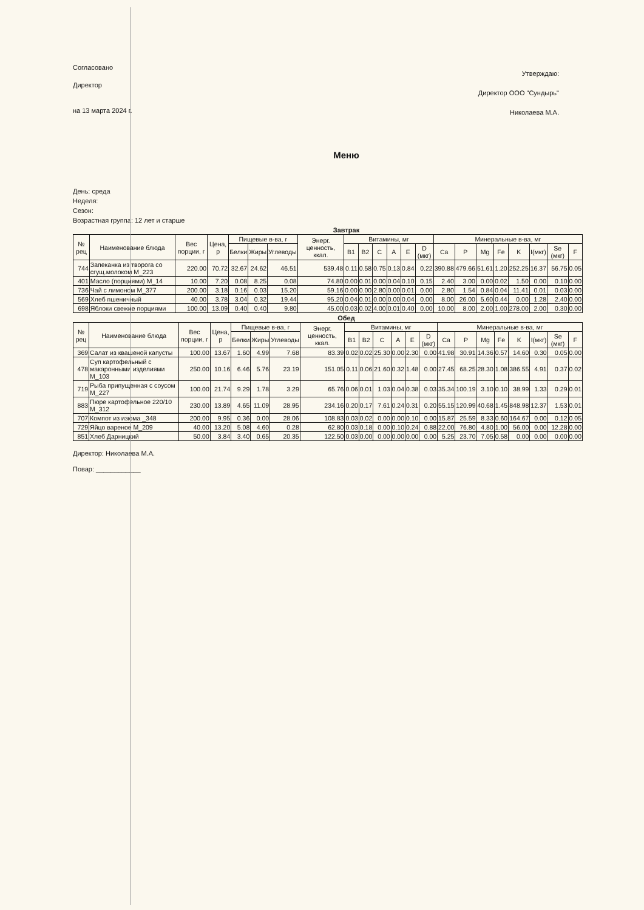Согласовано
Директор
на 13 марта 2024 г.
Утверждаю:
Директор ООО "Сундырь"
Николаева М.А.
Меню
День: среда
Неделя:
Сезон:
Возрастная группа: 12 лет и старше
Завтрак
| № рец | Наименование блюда | Вес порции, г | Цена, р | Пищевые в-ва, г | | | Энерг. ценность, ккал. | Витамины, мг | | | | | | Минеральные в-ва, мг | | | | | | | |
| --- | --- | --- | --- | --- | --- | --- | --- | --- | --- | --- | --- | --- | --- | --- | --- | --- | --- | --- | --- | --- | --- |
| | | | | Белки | Жиры | Углеводы | | B1 | B2 | C | A | E | D (мкг) | Ca | P | Mg | Fe | K | I(мкг) | Se (мкг) | F |
| 744 | Запеканка из творога со сгущ.молоком М_223 | 220.00 | 70.72 | 32.67 | 24.62 | 46.51 | 539.48 | 0.11 | 0.58 | 0.75 | 0.13 | 0.84 | 0.22 | 390.88 | 479.66 | 51.61 | 1.20 | 252.25 | 16.37 | 56.75 | 0.05 |
| 401 | Масло (порциями) М_14 | 10.00 | 7.20 | 0.08 | 8.25 | 0.08 | 74.80 | 0.00 | 0.01 | 0.00 | 0.04 | 0.10 | 0.15 | 2.40 | 3.00 | 0.00 | 0.02 | 1.50 | 0.00 | 0.10 | 0.00 |
| 736 | Чай с лимоном М_377 | 200.00 | 3.18 | 0.16 | 0.03 | 15.20 | 59.16 | 0.00 | 0.00 | 2.80 | 0.00 | 0.01 | 0.00 | 2.80 | 1.54 | 0.84 | 0.04 | 11.41 | 0.01 | 0.03 | 0.00 |
| 569 | Хлеб пшеничный | 40.00 | 3.78 | 3.04 | 0.32 | 19.44 | 95.20 | 0.04 | 0.01 | 0.00 | 0.00 | 0.04 | 0.00 | 8.00 | 26.00 | 5.60 | 0.44 | 0.00 | 1.28 | 2.40 | 0.00 |
| 698 | Яблоки свежие порциями | 100.00 | 13.09 | 0.40 | 0.40 | 9.80 | 45.00 | 0.03 | 0.02 | 4.00 | 0.01 | 0.40 | 0.00 | 10.00 | 8.00 | 2.00 | 1.00 | 278.00 | 2.00 | 0.30 | 0.00 |
Обед
| № рец | Наименование блюда | Вес порции, г | Цена, р | Пищевые в-ва, г | | | Энерг. ценность, ккал. | Витамины, мг | | | | | | Минеральные в-ва, мг | | | | | | | |
| --- | --- | --- | --- | --- | --- | --- | --- | --- | --- | --- | --- | --- | --- | --- | --- | --- | --- | --- | --- | --- | --- |
| | | | | Белки | Жиры | Углеводы | | B1 | B2 | C | A | E | D (мкг) | Ca | P | Mg | Fe | K | I(мкг) | Se (мкг) | F |
| 369 | Салат из квашеной капусты | 100.00 | 13.67 | 1.60 | 4.99 | 7.68 | 83.39 | 0.02 | 0.02 | 25.30 | 0.00 | 2.30 | 0.00 | 41.98 | 30.91 | 14.36 | 0.57 | 14.60 | 0.30 | 0.05 | 0.00 |
| 478 | Суп картофельный с макаронными изделиями М_103 | 250.00 | 10.16 | 6.46 | 5.76 | 23.19 | 151.05 | 0.11 | 0.06 | 21.60 | 0.32 | 1.48 | 0.00 | 27.45 | 68.25 | 28.30 | 1.08 | 386.55 | 4.91 | 0.37 | 0.02 |
| 719 | Рыба припущенная с соусом М_227 | 100.00 | 21.74 | 9.29 | 1.78 | 3.29 | 65.76 | 0.06 | 0.01 | 1.03 | 0.04 | 0.38 | 0.03 | 35.34 | 100.19 | 3.10 | 0.10 | 38.99 | 1.33 | 0.29 | 0.01 |
| 883 | Пюре картофельное 220/10 М_312 | 230.00 | 13.89 | 4.65 | 11.09 | 28.95 | 234.16 | 0.20 | 0.17 | 7.61 | 0.24 | 0.31 | 0.20 | 55.15 | 120.99 | 40.68 | 1.45 | 848.98 | 12.37 | 1.53 | 0.01 |
| 707 | Компот из изюма _348 | 200.00 | 9.95 | 0.36 | 0.00 | 28.06 | 108.83 | 0.03 | 0.02 | 0.00 | 0.00 | 0.10 | 0.00 | 15.87 | 25.59 | 8.33 | 0.60 | 164.67 | 0.00 | 0.12 | 0.05 |
| 729 | Яйцо вареное М_209 | 40.00 | 13.20 | 5.08 | 4.60 | 0.28 | 62.80 | 0.03 | 0.18 | 0.00 | 0.10 | 0.24 | 0.88 | 22.00 | 76.80 | 4.80 | 1.00 | 56.00 | 0.00 | 12.28 | 0.00 |
| 851 | Хлеб Дарницкий | 50.00 | 3.84 | 3.40 | 0.65 | 20.35 | 122.50 | 0.03 | 0.00 | 0.00 | 0.00 | 0.00 | 0.00 | 5.25 | 23.70 | 7.05 | 0.58 | 0.00 | 0.00 | 0.00 | 0.00 |
Директор: Николаева М.А.
Повар: ____________